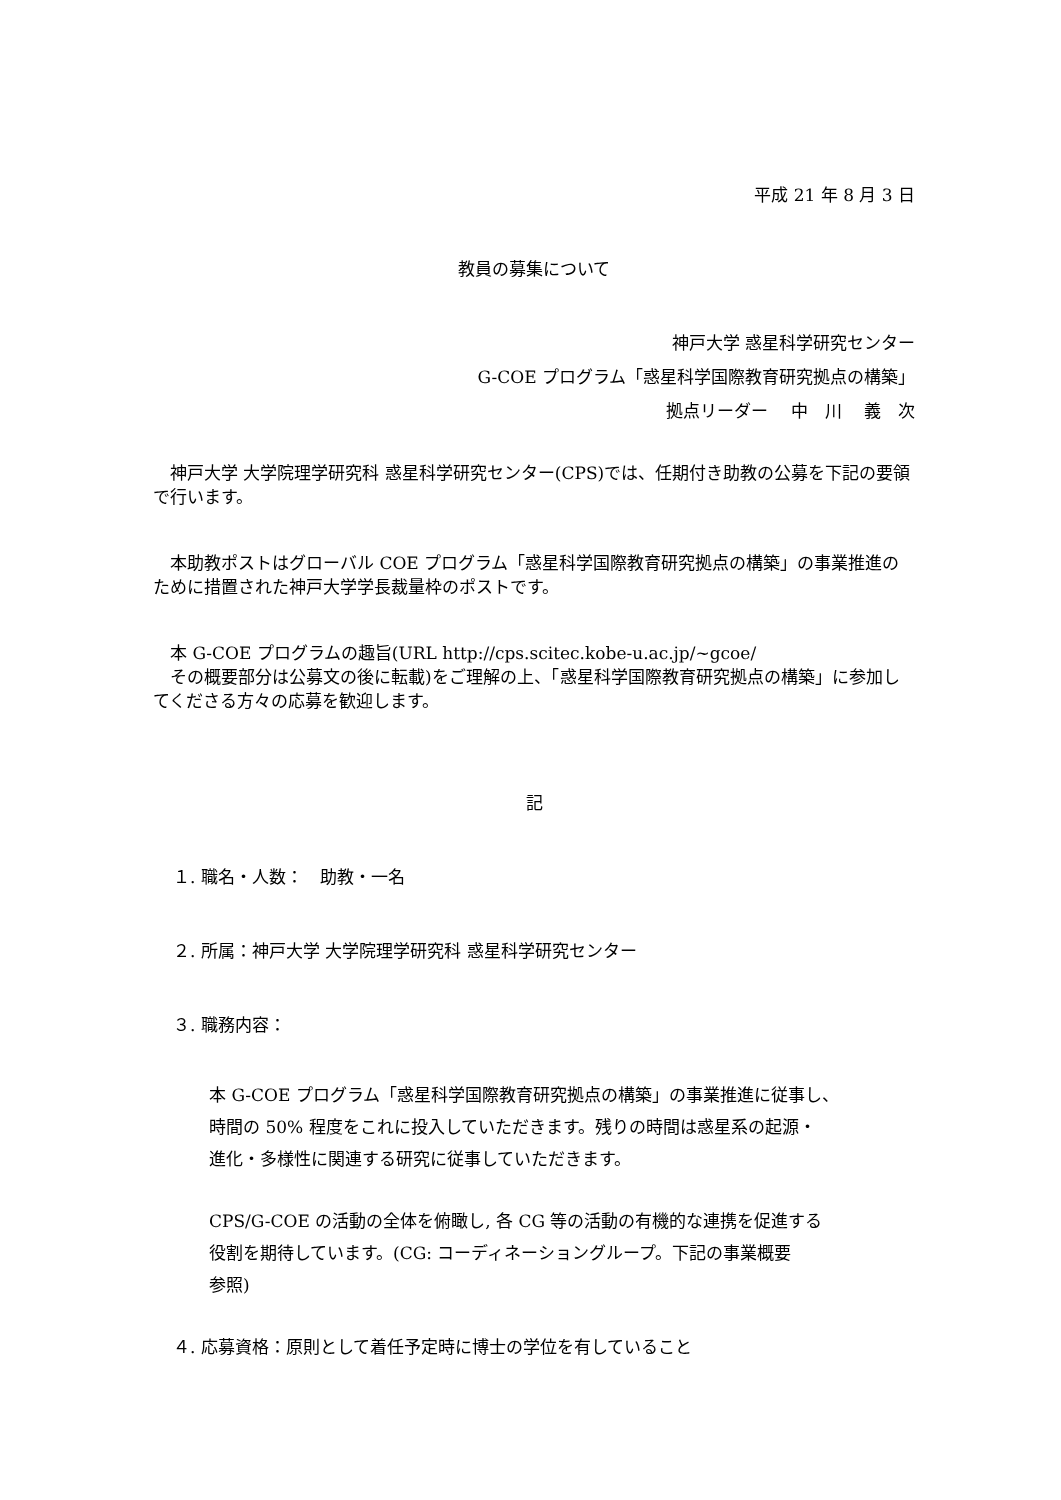平成 21 年 8 月 3 日
教員の募集について
神戸大学 惑星科学研究センター
G-COE プログラム「惑星科学国際教育研究拠点の構築」
拠点リーダー　 中　川　 義　次
　神戸大学 大学院理学研究科 惑星科学研究センター(CPS)では、任期付き助教の公募を下記の要領で行います。
　本助教ポストはグローバル COE プログラム「惑星科学国際教育研究拠点の構築」の事業推進のために措置された神戸大学学長裁量枠のポストです。
　本 G-COE プログラムの趣旨(URL http://cps.scitec.kobe-u.ac.jp/~gcoe/
　その概要部分は公募文の後に転載)をご理解の上、「惑星科学国際教育研究拠点の構築」に参加してくださる方々の応募を歓迎します。
記
１. 職名・人数：　助教・一名
２. 所属：神戸大学 大学院理学研究科 惑星科学研究センター
３. 職務内容：
本 G-COE プログラム「惑星科学国際教育研究拠点の構築」の事業推進に従事し、
時間の 50% 程度をこれに投入していただきます。残りの時間は惑星系の起源・
進化・多様性に関連する研究に従事していただきます。
CPS/G-COE の活動の全体を俯瞰し, 各 CG 等の活動の有機的な連携を促進する
役割を期待しています。(CG: コーディネーショングループ。下記の事業概要
参照)
４. 応募資格：原則として着任予定時に博士の学位を有していること